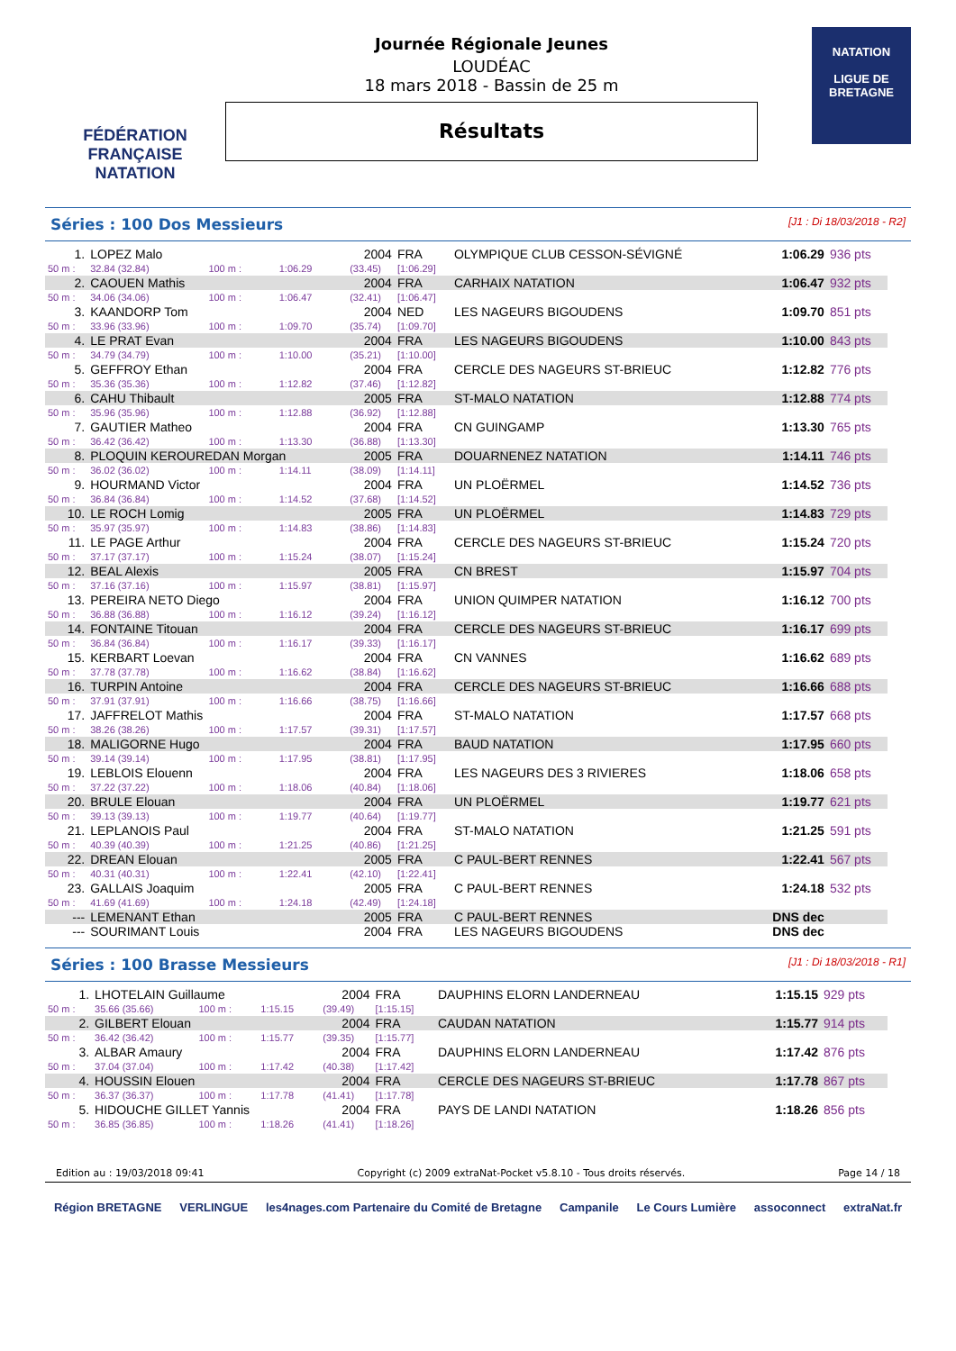FÉDÉRATION FRANÇAISE
NATATION
Journée Régionale Jeunes
LOUDÉAC
18 mars 2018 - Bassin de 25 m
Résultats
NATATION
LIGUE DE
BRETAGNE
Séries : 100 Dos Messieurs [J1 : Di 18/03/2018 - R2]
| 1. | LOPEZ Malo | | | 2004 | FRA | OLYMPIQUE CLUB CESSON-SÉVIGNÉ | 1:06.29 | 936 pts |
| 50 m : | 32.84 (32.84) | 100 m : | 1:06.29 | (33.45) | [1:06.29] | | | |
| 2. | CAOUEN Mathis | | | 2004 | FRA | CARHAIX NATATION | 1:06.47 | 932 pts |
| 50 m : | 34.06 (34.06) | 100 m : | 1:06.47 | (32.41) | [1:06.47] | | | |
| 3. | KAANDORP Tom | | | 2004 | NED | LES NAGEURS BIGOUDENS | 1:09.70 | 851 pts |
| 50 m : | 33.96 (33.96) | 100 m : | 1:09.70 | (35.74) | [1:09.70] | | | |
| 4. | LE PRAT Evan | | | 2004 | FRA | LES NAGEURS BIGOUDENS | 1:10.00 | 843 pts |
| 50 m : | 34.79 (34.79) | 100 m : | 1:10.00 | (35.21) | [1:10.00] | | | |
| 5. | GEFFROY Ethan | | | 2004 | FRA | CERCLE DES NAGEURS ST-BRIEUC | 1:12.82 | 776 pts |
| 50 m : | 35.36 (35.36) | 100 m : | 1:12.82 | (37.46) | [1:12.82] | | | |
| 6. | CAHU Thibault | | | 2005 | FRA | ST-MALO NATATION | 1:12.88 | 774 pts |
| 50 m : | 35.96 (35.96) | 100 m : | 1:12.88 | (36.92) | [1:12.88] | | | |
| 7. | GAUTIER Matheo | | | 2004 | FRA | CN GUINGAMP | 1:13.30 | 765 pts |
| 50 m : | 36.42 (36.42) | 100 m : | 1:13.30 | (36.88) | [1:13.30] | | | |
| 8. | PLOQUIN KEROUREDAN Morgan | | | 2005 | FRA | DOUARNENEZ NATATION | 1:14.11 | 746 pts |
| 50 m : | 36.02 (36.02) | 100 m : | 1:14.11 | (38.09) | [1:14.11] | | | |
| 9. | HOURMAND Victor | | | 2004 | FRA | UN PLOËRMEL | 1:14.52 | 736 pts |
| 50 m : | 36.84 (36.84) | 100 m : | 1:14.52 | (37.68) | [1:14.52] | | | |
| 10. | LE ROCH Lomig | | | 2005 | FRA | UN PLOËRMEL | 1:14.83 | 729 pts |
| 50 m : | 35.97 (35.97) | 100 m : | 1:14.83 | (38.86) | [1:14.83] | | | |
| 11. | LE PAGE Arthur | | | 2004 | FRA | CERCLE DES NAGEURS ST-BRIEUC | 1:15.24 | 720 pts |
| 50 m : | 37.17 (37.17) | 100 m : | 1:15.24 | (38.07) | [1:15.24] | | | |
| 12. | BEAL Alexis | | | 2005 | FRA | CN BREST | 1:15.97 | 704 pts |
| 50 m : | 37.16 (37.16) | 100 m : | 1:15.97 | (38.81) | [1:15.97] | | | |
| 13. | PEREIRA NETO Diego | | | 2004 | FRA | UNION QUIMPER NATATION | 1:16.12 | 700 pts |
| 50 m : | 36.88 (36.88) | 100 m : | 1:16.12 | (39.24) | [1:16.12] | | | |
| 14. | FONTAINE Titouan | | | 2004 | FRA | CERCLE DES NAGEURS ST-BRIEUC | 1:16.17 | 699 pts |
| 50 m : | 36.84 (36.84) | 100 m : | 1:16.17 | (39.33) | [1:16.17] | | | |
| 15. | KERBART Loevan | | | 2004 | FRA | CN VANNES | 1:16.62 | 689 pts |
| 50 m : | 37.78 (37.78) | 100 m : | 1:16.62 | (38.84) | [1:16.62] | | | |
| 16. | TURPIN Antoine | | | 2004 | FRA | CERCLE DES NAGEURS ST-BRIEUC | 1:16.66 | 688 pts |
| 50 m : | 37.91 (37.91) | 100 m : | 1:16.66 | (38.75) | [1:16.66] | | | |
| 17. | JAFFRELOT Mathis | | | 2004 | FRA | ST-MALO NATATION | 1:17.57 | 668 pts |
| 50 m : | 38.26 (38.26) | 100 m : | 1:17.57 | (39.31) | [1:17.57] | | | |
| 18. | MALIGORNE Hugo | | | 2004 | FRA | BAUD NATATION | 1:17.95 | 660 pts |
| 50 m : | 39.14 (39.14) | 100 m : | 1:17.95 | (38.81) | [1:17.95] | | | |
| 19. | LEBLOIS Elouenn | | | 2004 | FRA | LES NAGEURS DES 3 RIVIERES | 1:18.06 | 658 pts |
| 50 m : | 37.22 (37.22) | 100 m : | 1:18.06 | (40.84) | [1:18.06] | | | |
| 20. | BRULE Elouan | | | 2004 | FRA | UN PLOËRMEL | 1:19.77 | 621 pts |
| 50 m : | 39.13 (39.13) | 100 m : | 1:19.77 | (40.64) | [1:19.77] | | | |
| 21. | LEPLANOIS Paul | | | 2004 | FRA | ST-MALO NATATION | 1:21.25 | 591 pts |
| 50 m : | 40.39 (40.39) | 100 m : | 1:21.25 | (40.86) | [1:21.25] | | | |
| 22. | DREAN Elouan | | | 2005 | FRA | C PAUL-BERT RENNES | 1:22.41 | 567 pts |
| 50 m : | 40.31 (40.31) | 100 m : | 1:22.41 | (42.10) | [1:22.41] | | | |
| 23. | GALLAIS Joaquim | | | 2005 | FRA | C PAUL-BERT RENNES | 1:24.18 | 532 pts |
| 50 m : | 41.69 (41.69) | 100 m : | 1:24.18 | (42.49) | [1:24.18] | | | |
| --- | LEMENANT Ethan | | | 2005 | FRA | C PAUL-BERT RENNES | DNS dec | |
| --- | SOURIMANT Louis | | | 2004 | FRA | LES NAGEURS BIGOUDENS | DNS dec | |
Séries : 100 Brasse Messieurs [J1 : Di 18/03/2018 - R1]
| 1. | LHOTELAIN Guillaume | | | 2004 | FRA | DAUPHINS ELORN LANDERNEAU | 1:15.15 | 929 pts |
| 50 m : | 35.66 (35.66) | 100 m : | 1:15.15 | (39.49) | [1:15.15] | | | |
| 2. | GILBERT Elouan | | | 2004 | FRA | CAUDAN NATATION | 1:15.77 | 914 pts |
| 50 m : | 36.42 (36.42) | 100 m : | 1:15.77 | (39.35) | [1:15.77] | | | |
| 3. | ALBAR Amaury | | | 2004 | FRA | DAUPHINS ELORN LANDERNEAU | 1:17.42 | 876 pts |
| 50 m : | 37.04 (37.04) | 100 m : | 1:17.42 | (40.38) | [1:17.42] | | | |
| 4. | HOUSSIN Elouen | | | 2004 | FRA | CERCLE DES NAGEURS ST-BRIEUC | 1:17.78 | 867 pts |
| 50 m : | 36.37 (36.37) | 100 m : | 1:17.78 | (41.41) | [1:17.78] | | | |
| 5. | HIDOUCHE GILLET Yannis | | | 2004 | FRA | PAYS DE LANDI NATATION | 1:18.26 | 856 pts |
| 50 m : | 36.85 (36.85) | 100 m : | 1:18.26 | (41.41) | [1:18.26] | | | |
Edition au : 19/03/2018 09:41 Copyright (c) 2009 extraNat-Pocket v5.8.10 - Tous droits réservés. Page 14 / 18
Région BRETAGNE VERLINGUE les4nages.com Partenaire du Comité de Bretagne Campanile Le Cours Lumière assoconnect extraNat.fr